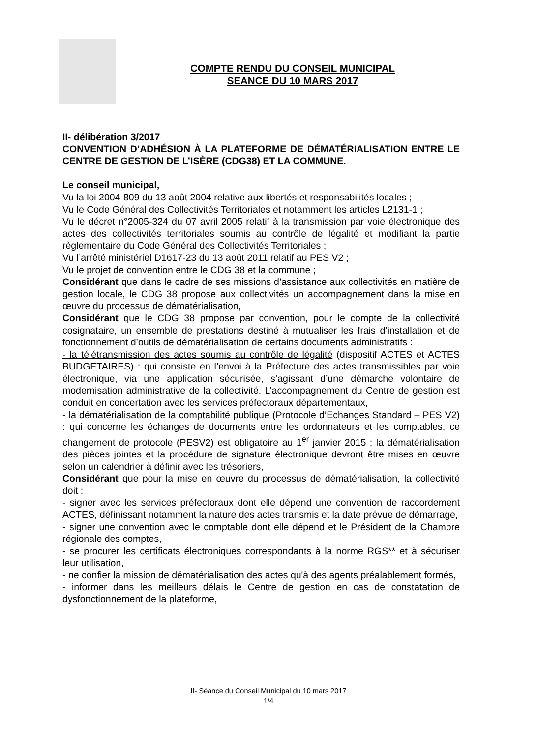COMPTE RENDU DU CONSEIL MUNICIPAL
SEANCE DU 10 MARS 2017
II- délibération 3/2017
CONVENTION D‘ADHÉSION À LA PLATEFORME DE DÉMATÉRIALISATION ENTRE LE CENTRE DE GESTION DE L’ISÈRE (CDG38) ET LA COMMUNE.
Le conseil municipal,
Vu la loi 2004-809 du 13 août 2004 relative aux libertés et responsabilités locales ;
Vu le Code Général des Collectivités Territoriales et notamment les articles L2131-1 ;
Vu le décret n°2005-324 du 07 avril 2005 relatif à la transmission par voie électronique des actes des collectivités territoriales soumis au contrôle de légalité et modifiant la partie règlementaire du Code Général des Collectivités Territoriales ;
Vu l’arrêté ministériel D1617-23 du 13 août 2011 relatif au PES V2 ;
Vu le projet de convention entre le CDG 38 et la commune ;
Considérant que dans le cadre de ses missions d’assistance aux collectivités en matière de gestion locale, le CDG 38 propose aux collectivités un accompagnement dans la mise en œuvre du processus de dématérialisation,
Considérant que le CDG 38 propose par convention, pour le compte de la collectivité cosignataire, un ensemble de prestations destiné à mutualiser les frais d’installation et de fonctionnement d’outils de dématérialisation de certains documents administratifs :
- la télétransmission des actes soumis au contrôle de légalité (dispositif ACTES et ACTES BUDGETAIRES) : qui consiste en l’envoi à la Préfecture des actes transmissibles par voie électronique, via une application sécurisée, s’agissant d’une démarche volontaire de modernisation administrative de la collectivité. L’accompagnement du Centre de gestion est conduit en concertation avec les services préfectoraux départementaux,
- la dématérialisation de la comptabilité publique (Protocole d’Echanges Standard – PES V2) : qui concerne les échanges de documents entre les ordonnateurs et les comptables, ce changement de protocole (PESV2) est obligatoire au 1<sup>er</sup> janvier 2015 ; la dématérialisation des pièces jointes et la procédure de signature électronique devront être mises en œuvre selon un calendrier à définir avec les trésoriers,
Considérant que pour la mise en œuvre du processus de dématérialisation, la collectivité doit :
- signer avec les services préfectoraux dont elle dépend une convention de raccordement ACTES, définissant notamment la nature des actes transmis et la date prévue de démarrage,
- signer une convention avec le comptable dont elle dépend et le Président de la Chambre régionale des comptes,
- se procurer les certificats électroniques correspondants à la norme RGS** et à sécuriser leur utilisation,
- ne confier la mission de dématérialisation des actes qu'à des agents préalablement formés,
- informer dans les meilleurs délais le Centre de gestion en cas de constatation de dysfonctionnement de la plateforme,
II- Séance du Conseil Municipal du 10 mars 2017
1/4